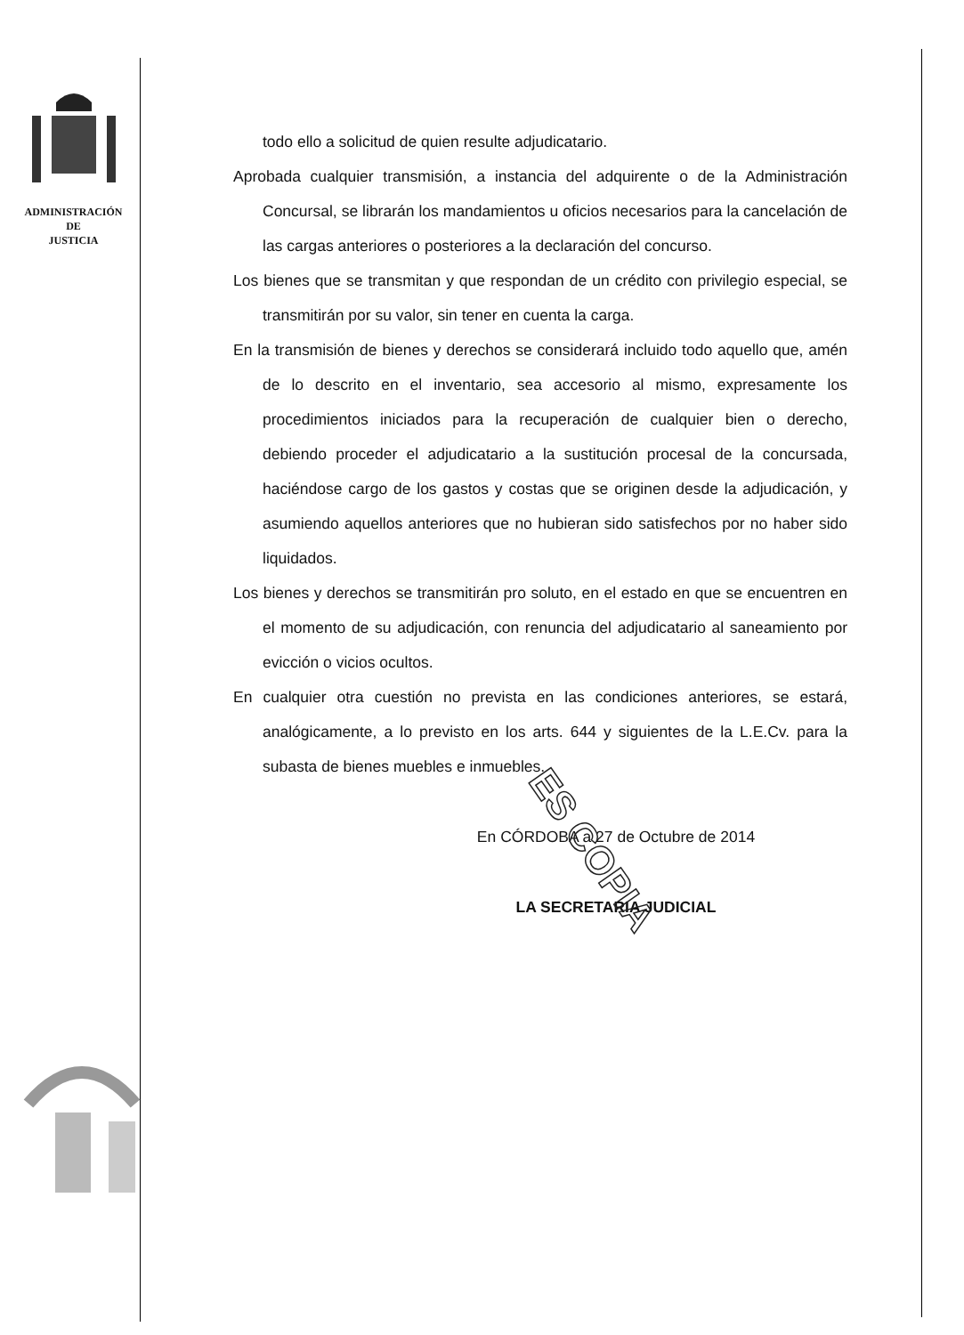ADMINISTRACIÓN
DE
JUSTICIA
todo ello a solicitud de quien resulte adjudicatario.
Aprobada cualquier transmisión, a instancia del adquirente o de la Administración Concursal, se librarán los mandamientos u oficios necesarios para la cancelación de las cargas anteriores o posteriores a la declaración del concurso.
Los bienes que se transmitan y que respondan de un crédito con privilegio especial, se transmitirán por su valor, sin tener en cuenta la carga.
En la transmisión de bienes y derechos se considerará incluido todo aquello que, amén de lo descrito en el inventario, sea accesorio al mismo, expresamente los procedimientos iniciados para la recuperación de cualquier bien o derecho, debiendo proceder el adjudicatario a la sustitución procesal de la concursada, haciéndose cargo de los gastos y costas que se originen desde la adjudicación, y asumiendo aquellos anteriores que no hubieran sido satisfechos por no haber sido liquidados.
Los bienes y derechos se transmitirán pro soluto, en el estado en que se encuentren en el momento de su adjudicación, con renuncia del adjudicatario al saneamiento por evicción o vicios ocultos.
En cualquier otra cuestión no prevista en las condiciones anteriores, se estará, analógicamente, a lo previsto en los arts. 644 y siguientes de la L.E.Cv. para la subasta de bienes muebles e inmuebles.
En CÓRDOBA a 27 de Octubre de 2014
LA SECRETARIA JUDICIAL
ES COPIA